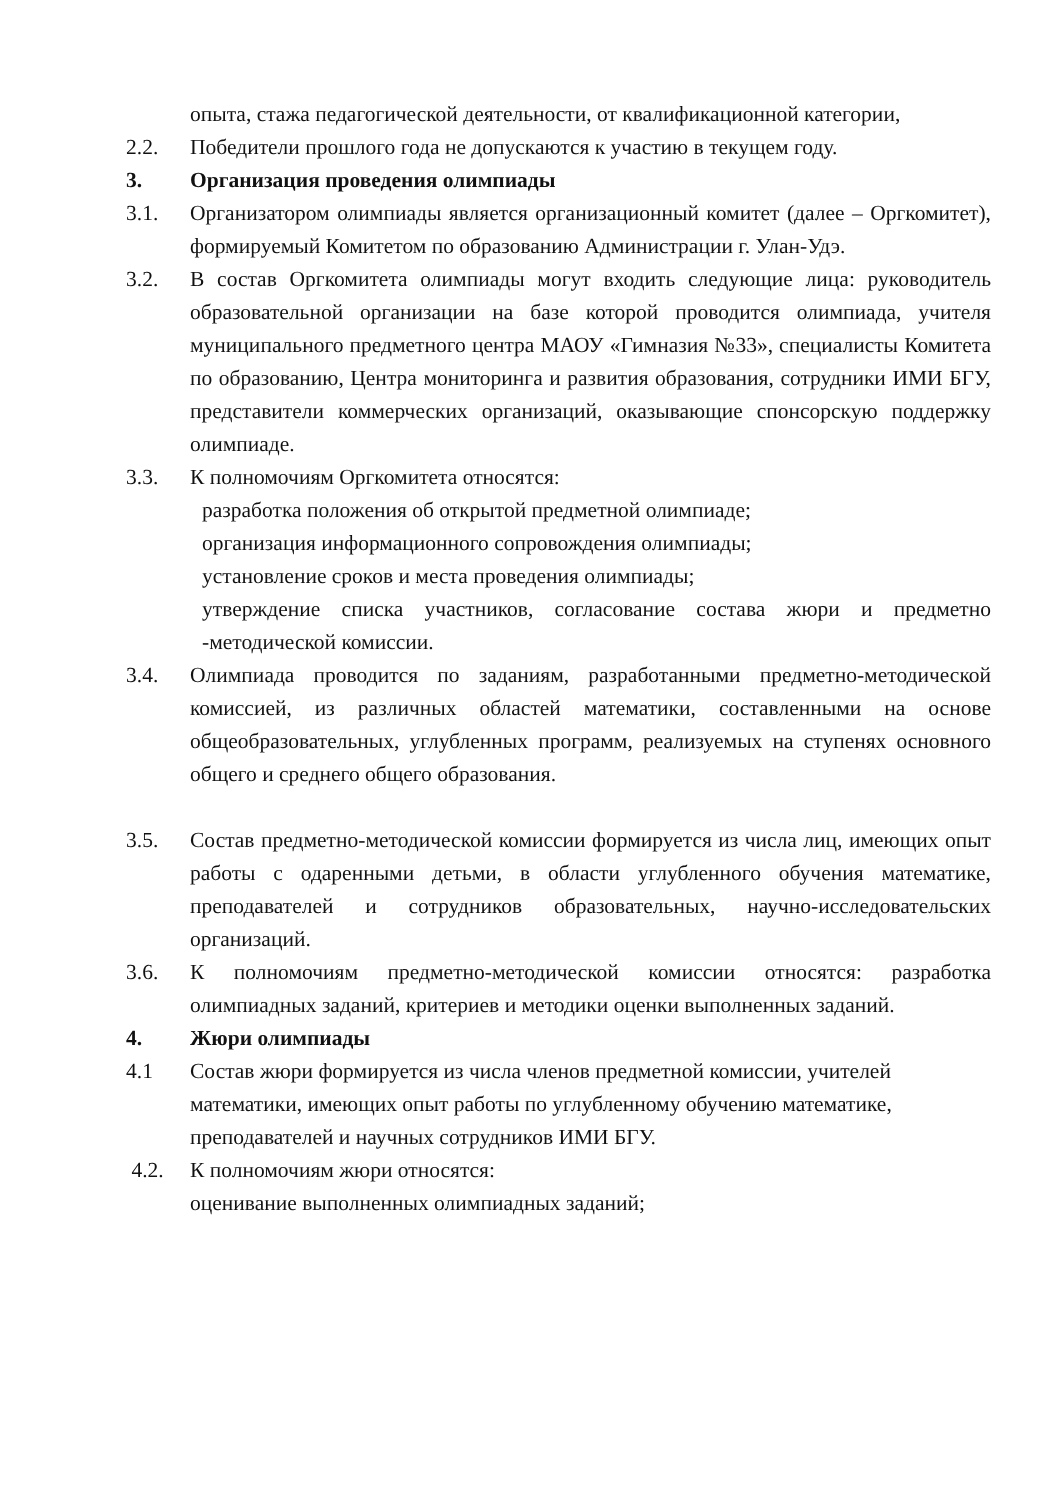опыта, стажа педагогической деятельности, от квалификационной категории,
2.2. Победители прошлого года не допускаются к участию в текущем году.
3. Организация проведения олимпиады
3.1. Организатором олимпиады является организационный комитет (далее – Оргкомитет), формируемый Комитетом по образованию Администрации г. Улан-Удэ.
3.2. В состав Оргкомитета олимпиады могут входить следующие лица: руководитель образовательной организации на базе которой проводится олимпиада, учителя муниципального предметного центра МАОУ «Гимназия №33», специалисты Комитета по образованию, Центра мониторинга и развития образования, сотрудники ИМИ БГУ, представители коммерческих организаций, оказывающие спонсорскую поддержку олимпиаде.
3.3. К полномочиям Оргкомитета относятся:
разработка положения об открытой предметной олимпиаде;
организация информационного сопровождения олимпиады;
установление сроков и места проведения олимпиады;
утверждение списка участников, согласование состава жюри и предметно -методической комиссии.
3.4. Олимпиада проводится по заданиям, разработанными предметно-методической комиссией, из различных областей математики, составленными на основе общеобразовательных, углубленных программ, реализуемых на ступенях основного общего и среднего общего образования.
3.5. Состав предметно-методической комиссии формируется из числа лиц, имеющих опыт работы с одаренными детьми, в области углубленного обучения математике, преподавателей и сотрудников образовательных, научно-исследовательских организаций.
3.6. К полномочиям предметно-методической комиссии относятся: разработка олимпиадных заданий, критериев и методики оценки выполненных заданий.
4. Жюри олимпиады
4.1 Состав жюри формируется из числа членов предметной комиссии, учителей математики, имеющих опыт работы по углубленному обучению математике, преподавателей и научных сотрудников ИМИ БГУ.
4.2. К полномочиям жюри относятся:
оценивание выполненных олимпиадных заданий;